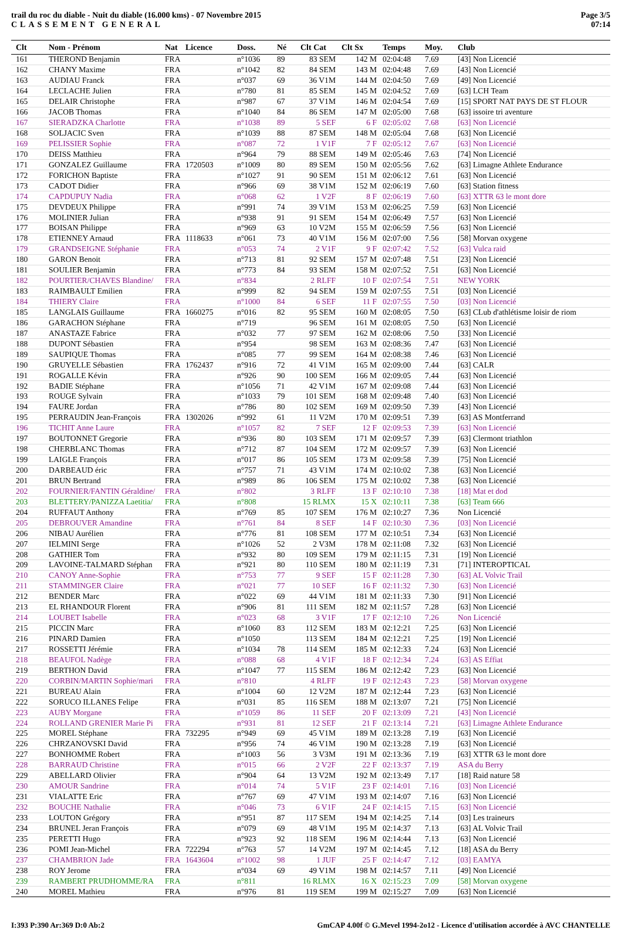trail du roc du diable - Nuit du diable (16.000 kms) - 07 Novembre 2015
CLASSEMENT GENERAL
Page 3/5
07:14
| Clt | Nom - Prénom | Nat | Licence | Doss. | Né | Clt Cat | Clt Sx | Temps | Moy. | Club |
| --- | --- | --- | --- | --- | --- | --- | --- | --- | --- | --- |
| 161 | THEROND Benjamin | FRA | | n°1036 | 89 | 83 SEM | 142 M | 02:04:48 | 7.69 | [43] Non Licencié |
| 162 | CHANY Maxime | FRA | | n°1042 | 82 | 84 SEM | 143 M | 02:04:48 | 7.69 | [43] Non Licencié |
| 163 | AUDIAU Franck | FRA | | n°037 | 69 | 36 V1M | 144 M | 02:04:50 | 7.69 | [49] Non Licencié |
| 164 | LECLACHE Julien | FRA | | n°780 | 81 | 85 SEM | 145 M | 02:04:52 | 7.69 | [63] LCH Team |
| 165 | DELAIR Christophe | FRA | | n°987 | 67 | 37 V1M | 146 M | 02:04:54 | 7.69 | [15] SPORT NAT PAYS DE ST FLOUR |
| 166 | JACOB Thomas | FRA | | n°1040 | 84 | 86 SEM | 147 M | 02:05:00 | 7.68 | [63] issoire tri aventure |
| 167 | SIERADZKA Charlotte | FRA | | n°1038 | 89 | 5 SEF | 6 F | 02:05:02 | 7.68 | [63] Non Licencié |
| 168 | SOLJACIC Sven | FRA | | n°1039 | 88 | 87 SEM | 148 M | 02:05:04 | 7.68 | [63] Non Licencié |
| 169 | PELISSIER Sophie | FRA | | n°087 | 72 | 1 V1F | 7 F | 02:05:12 | 7.67 | [63] Non Licencié |
| 170 | DEISS Matthieu | FRA | | n°964 | 79 | 88 SEM | 149 M | 02:05:46 | 7.63 | [74] Non Licencié |
| 171 | GONZALEZ Guillaume | FRA | 1720503 | n°1009 | 80 | 89 SEM | 150 M | 02:05:56 | 7.62 | [63] Limagne Athlete Endurance |
| 172 | FORICHON Baptiste | FRA | | n°1027 | 91 | 90 SEM | 151 M | 02:06:12 | 7.61 | [63] Non Licencié |
| 173 | CADOT Didier | FRA | | n°966 | 69 | 38 V1M | 152 M | 02:06:19 | 7.60 | [63] Station fitness |
| 174 | CAPDUPUY Nadia | FRA | | n°068 | 62 | 1 V2F | 8 F | 02:06:19 | 7.60 | [63] XTTR 63 le mont dore |
| 175 | DEVDEUX Philippe | FRA | | n°991 | 74 | 39 V1M | 153 M | 02:06:25 | 7.59 | [63] Non Licencié |
| 176 | MOLINIER Julian | FRA | | n°938 | 91 | 91 SEM | 154 M | 02:06:49 | 7.57 | [63] Non Licencié |
| 177 | BOISAN Philippe | FRA | | n°969 | 63 | 10 V2M | 155 M | 02:06:59 | 7.56 | [63] Non Licencié |
| 178 | ETIENNEY Arnaud | FRA | 1118633 | n°061 | 73 | 40 V1M | 156 M | 02:07:00 | 7.56 | [58] Morvan oxygene |
| 179 | GRANDSEIGNE Stéphanie | FRA | | n°053 | 74 | 2 V1F | 9 F | 02:07:42 | 7.52 | [63] Vulca raid |
| 180 | GARON Benoit | FRA | | n°713 | 81 | 92 SEM | 157 M | 02:07:48 | 7.51 | [23] Non Licencié |
| 181 | SOULIER Benjamin | FRA | | n°773 | 84 | 93 SEM | 158 M | 02:07:52 | 7.51 | [63] Non Licencié |
| 182 | POURTIER/CHAVES Blandine/ | FRA | | n°834 | | 2 RLFF | 10 F | 02:07:54 | 7.51 | NEW YORK |
| 183 | RAIMBAULT Emilien | FRA | | n°999 | 82 | 94 SEM | 159 M | 02:07:55 | 7.51 | [03] Non Licencié |
| 184 | THIERY Claire | FRA | | n°1000 | 84 | 6 SEF | 11 F | 02:07:55 | 7.50 | [03] Non Licencié |
| 185 | LANGLAIS Guillaume | FRA | 1660275 | n°016 | 82 | 95 SEM | 160 M | 02:08:05 | 7.50 | [63] CLub d'athlétisme loisir de riom |
| 186 | GARACHON Stéphane | FRA | | n°719 | | 96 SEM | 161 M | 02:08:05 | 7.50 | [63] Non Licencié |
| 187 | ANASTAZE Fabrice | FRA | | n°032 | 77 | 97 SEM | 162 M | 02:08:06 | 7.50 | [33] Non Licencié |
| 188 | DUPONT Sébastien | FRA | | n°954 | | 98 SEM | 163 M | 02:08:36 | 7.47 | [63] Non Licencié |
| 189 | SAUPIQUE Thomas | FRA | | n°085 | 77 | 99 SEM | 164 M | 02:08:38 | 7.46 | [63] Non Licencié |
| 190 | GRUYELLE Sébastien | FRA | 1762437 | n°916 | 72 | 41 V1M | 165 M | 02:09:00 | 7.44 | [63] CALR |
| 191 | ROGALLE Kévin | FRA | | n°926 | 90 | 100 SEM | 166 M | 02:09:05 | 7.44 | [63] Non Licencié |
| 192 | BADIE Stéphane | FRA | | n°1056 | 71 | 42 V1M | 167 M | 02:09:08 | 7.44 | [63] Non Licencié |
| 193 | ROUGE Sylvain | FRA | | n°1033 | 79 | 101 SEM | 168 M | 02:09:48 | 7.40 | [63] Non Licencié |
| 194 | FAURE Jordan | FRA | | n°786 | 80 | 102 SEM | 169 M | 02:09:50 | 7.39 | [43] Non Licencié |
| 195 | PERRAUDIN Jean-François | FRA | 1302026 | n°992 | 61 | 11 V2M | 170 M | 02:09:51 | 7.39 | [63] AS Montferrand |
| 196 | TICHIT Anne Laure | FRA | | n°1057 | 82 | 7 SEF | 12 F | 02:09:53 | 7.39 | [63] Non Licencié |
| 197 | BOUTONNET Gregorie | FRA | | n°936 | 80 | 103 SEM | 171 M | 02:09:57 | 7.39 | [63] Clermont triathlon |
| 198 | CHERBLANC Thomas | FRA | | n°712 | 87 | 104 SEM | 172 M | 02:09:57 | 7.39 | [63] Non Licencié |
| 199 | LAIGLE François | FRA | | n°017 | 86 | 105 SEM | 173 M | 02:09:58 | 7.39 | [75] Non Licencié |
| 200 | DARBEAUD éric | FRA | | n°757 | 71 | 43 V1M | 174 M | 02:10:02 | 7.38 | [63] Non Licencié |
| 201 | BRUN Bertrand | FRA | | n°989 | 86 | 106 SEM | 175 M | 02:10:02 | 7.38 | [63] Non Licencié |
| 202 | FOURNIER/FANTIN Géraldine/ | FRA | | n°802 | | 3 RLFF | 13 F | 02:10:10 | 7.38 | [18] Mat et dod |
| 203 | BLETTERY/PANIZZA Laetitia/ | FRA | | n°808 | | 15 RLMX | 15 X | 02:10:11 | 7.38 | [63] Team 666 |
| 204 | RUFFAUT Anthony | FRA | | n°769 | 85 | 107 SEM | 176 M | 02:10:27 | 7.36 | Non Licencié |
| 205 | DEBROUVER Amandine | FRA | | n°761 | 84 | 8 SEF | 14 F | 02:10:30 | 7.36 | [03] Non Licencié |
| 206 | NIBAU Aurélien | FRA | | n°776 | 81 | 108 SEM | 177 M | 02:10:51 | 7.34 | [63] Non Licencié |
| 207 | IELMINI Serge | FRA | | n°1026 | 52 | 2 V3M | 178 M | 02:11:08 | 7.32 | [63] Non Licencié |
| 208 | GATHIER Tom | FRA | | n°932 | 80 | 109 SEM | 179 M | 02:11:15 | 7.31 | [19] Non Licencié |
| 209 | LAVOINE-TALMARD Stéphan | FRA | | n°921 | 80 | 110 SEM | 180 M | 02:11:19 | 7.31 | [71] INTEROPTICAL |
| 210 | CANOY Anne-Sophie | FRA | | n°753 | 77 | 9 SEF | 15 F | 02:11:28 | 7.30 | [63] AL Volvic Trail |
| 211 | STAMMINGER Claire | FRA | | n°021 | 77 | 10 SEF | 16 F | 02:11:32 | 7.30 | [63] Non Licencié |
| 212 | BENDER Marc | FRA | | n°022 | 69 | 44 V1M | 181 M | 02:11:33 | 7.30 | [91] Non Licencié |
| 213 | EL RHANDOUR Florent | FRA | | n°906 | 81 | 111 SEM | 182 M | 02:11:57 | 7.28 | [63] Non Licencié |
| 214 | LOUBET Isabelle | FRA | | n°023 | 68 | 3 V1F | 17 F | 02:12:10 | 7.26 | Non Licencié |
| 215 | PICCIN Marc | FRA | | n°1060 | 83 | 112 SEM | 183 M | 02:12:21 | 7.25 | [63] Non Licencié |
| 216 | PINARD Damien | FRA | | n°1050 | | 113 SEM | 184 M | 02:12:21 | 7.25 | [19] Non Licencié |
| 217 | ROSSETTI Jérémie | FRA | | n°1034 | 78 | 114 SEM | 185 M | 02:12:33 | 7.24 | [63] Non Licencié |
| 218 | BEAUFOL Nadège | FRA | | n°088 | 68 | 4 V1F | 18 F | 02:12:34 | 7.24 | [63] AS Effiat |
| 219 | BERTHON David | FRA | | n°1047 | 77 | 115 SEM | 186 M | 02:12:42 | 7.23 | [63] Non Licencié |
| 220 | CORBIN/MARTIN Sophie/mari | FRA | | n°810 | | 4 RLFF | 19 F | 02:12:43 | 7.23 | [58] Morvan oxygene |
| 221 | BUREAU Alain | FRA | | n°1004 | 60 | 12 V2M | 187 M | 02:12:44 | 7.23 | [63] Non Licencié |
| 222 | SORUCO ILLANES Felipe | FRA | | n°031 | 85 | 116 SEM | 188 M | 02:13:07 | 7.21 | [75] Non Licencié |
| 223 | AUBY Morgane | FRA | | n°1059 | 86 | 11 SEF | 20 F | 02:13:09 | 7.21 | [43] Non Licencié |
| 224 | ROLLAND GRENIER Marie Pi | FRA | | n°931 | 81 | 12 SEF | 21 F | 02:13:14 | 7.21 | [63] Limagne Athlete Endurance |
| 225 | MOREL Stéphane | FRA | 732295 | n°949 | 69 | 45 V1M | 189 M | 02:13:28 | 7.19 | [63] Non Licencié |
| 226 | CHRZANOVSKI David | FRA | | n°956 | 74 | 46 V1M | 190 M | 02:13:28 | 7.19 | [63] Non Licencié |
| 227 | BONHOMME Robert | FRA | | n°1003 | 56 | 3 V3M | 191 M | 02:13:36 | 7.19 | [63] XTTR 63 le mont dore |
| 228 | BARRAUD Christine | FRA | | n°015 | 66 | 2 V2F | 22 F | 02:13:37 | 7.19 | ASA du Berry |
| 229 | ABELLARD Olivier | FRA | | n°904 | 64 | 13 V2M | 192 M | 02:13:49 | 7.17 | [18] Raid nature 58 |
| 230 | AMOUR Sandrine | FRA | | n°014 | 74 | 5 V1F | 23 F | 02:14:01 | 7.16 | [03] Non Licencié |
| 231 | VIALATTE Eric | FRA | | n°767 | 69 | 47 V1M | 193 M | 02:14:07 | 7.16 | [63] Non Licencié |
| 232 | BOUCHE Nathalie | FRA | | n°046 | 73 | 6 V1F | 24 F | 02:14:15 | 7.15 | [63] Non Licencié |
| 233 | LOUTON Grégory | FRA | | n°951 | 87 | 117 SEM | 194 M | 02:14:25 | 7.14 | [03] Les traineurs |
| 234 | BRUNEL Jeran François | FRA | | n°079 | 69 | 48 V1M | 195 M | 02:14:37 | 7.13 | [63] AL Volvic Trail |
| 235 | PERETTI Hugo | FRA | | n°923 | 92 | 118 SEM | 196 M | 02:14:44 | 7.13 | [63] Non Licencié |
| 236 | POMI Jean-Michel | FRA | 722294 | n°763 | 57 | 14 V2M | 197 M | 02:14:45 | 7.12 | [18] ASA du Berry |
| 237 | CHAMBRION Jade | FRA | 1643604 | n°1002 | 98 | 1 JUF | 25 F | 02:14:47 | 7.12 | [03] EAMYA |
| 238 | ROY Jerome | FRA | | n°034 | 69 | 49 V1M | 198 M | 02:14:57 | 7.11 | [49] Non Licencié |
| 239 | RAMBERT PRUDHOMME/RA | FRA | | n°811 | | 16 RLMX | 16 X | 02:15:23 | 7.09 | [58] Morvan oxygene |
| 240 | MOREL Mathieu | FRA | | n°976 | 81 | 119 SEM | 199 M | 02:15:27 | 7.09 | [63] Non Licencié |
I:393 P:390 Ar:369 D:0 Ab:2 GmCAP 4.00f © G.Mevel 1994-2o12 - Licence d'utilisation accordée à AVC CHANTELLE